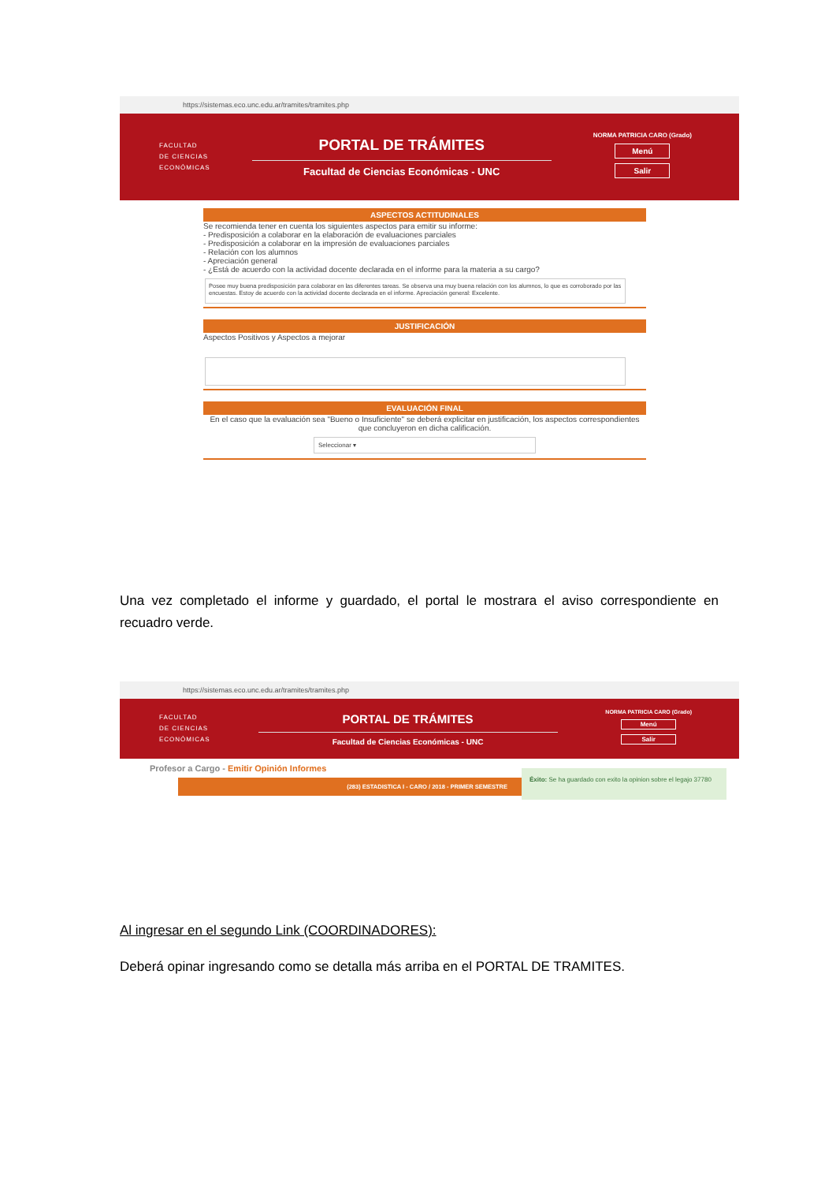https://sistemas.eco.unc.edu.ar/tramites/tramites.php
FACULTAD
DE CIENCIAS
ECONÓMICAS
PORTAL DE TRÁMITES
Facultad de Ciencias Económicas - UNC
NORMA PATRICIA CARO (Grado)
Menú
Salir
ASPECTOS ACTITUDINALES
Se recomienda tener en cuenta los siguientes aspectos para emitir su informe:
- Predisposición a colaborar en la elaboración de evaluaciones parciales
- Predisposición a colaborar en la impresión de evaluaciones parciales
- Relación con los alumnos
- Apreciación general
- ¿Está de acuerdo con la actividad docente declarada en el informe para la materia a su cargo?
Posee muy buena predisposición para colaborar en las diferentes tareas. Se observa una muy buena relación con los alumnos, lo que es corroborado por las encuestas. Estoy de acuerdo con la actividad docente declarada en el informe. Apreciación general: Excelente.
JUSTIFICACIÓN
Aspectos Positivos y Aspectos a mejorar
EVALUACIÓN FINAL
En el caso que la evaluación sea "Bueno o Insuficiente" se deberá explicitar en justificación, los aspectos correspondientes que concluyeron en dicha calificación.
Seleccionar ▾
Una vez completado el informe y guardado, el portal le mostrara el aviso correspondiente en recuadro verde.
https://sistemas.eco.unc.edu.ar/tramites/tramites.php
FACULTAD
DE CIENCIAS
ECONÓMICAS
PORTAL DE TRÁMITES
Facultad de Ciencias Económicas - UNC
NORMA PATRICIA CARO (Grado)
Menú
Salir
Profesor a Cargo - Emitir Opinión Informes
(283) ESTADISTICA I - CARO / 2018 - PRIMER SEMESTRE
Éxito: Se ha guardado con exito la opinion sobre el legajo 37780
Al ingresar en el segundo Link (COORDINADORES):
Deberá opinar ingresando como se detalla más arriba en el PORTAL DE TRAMITES.